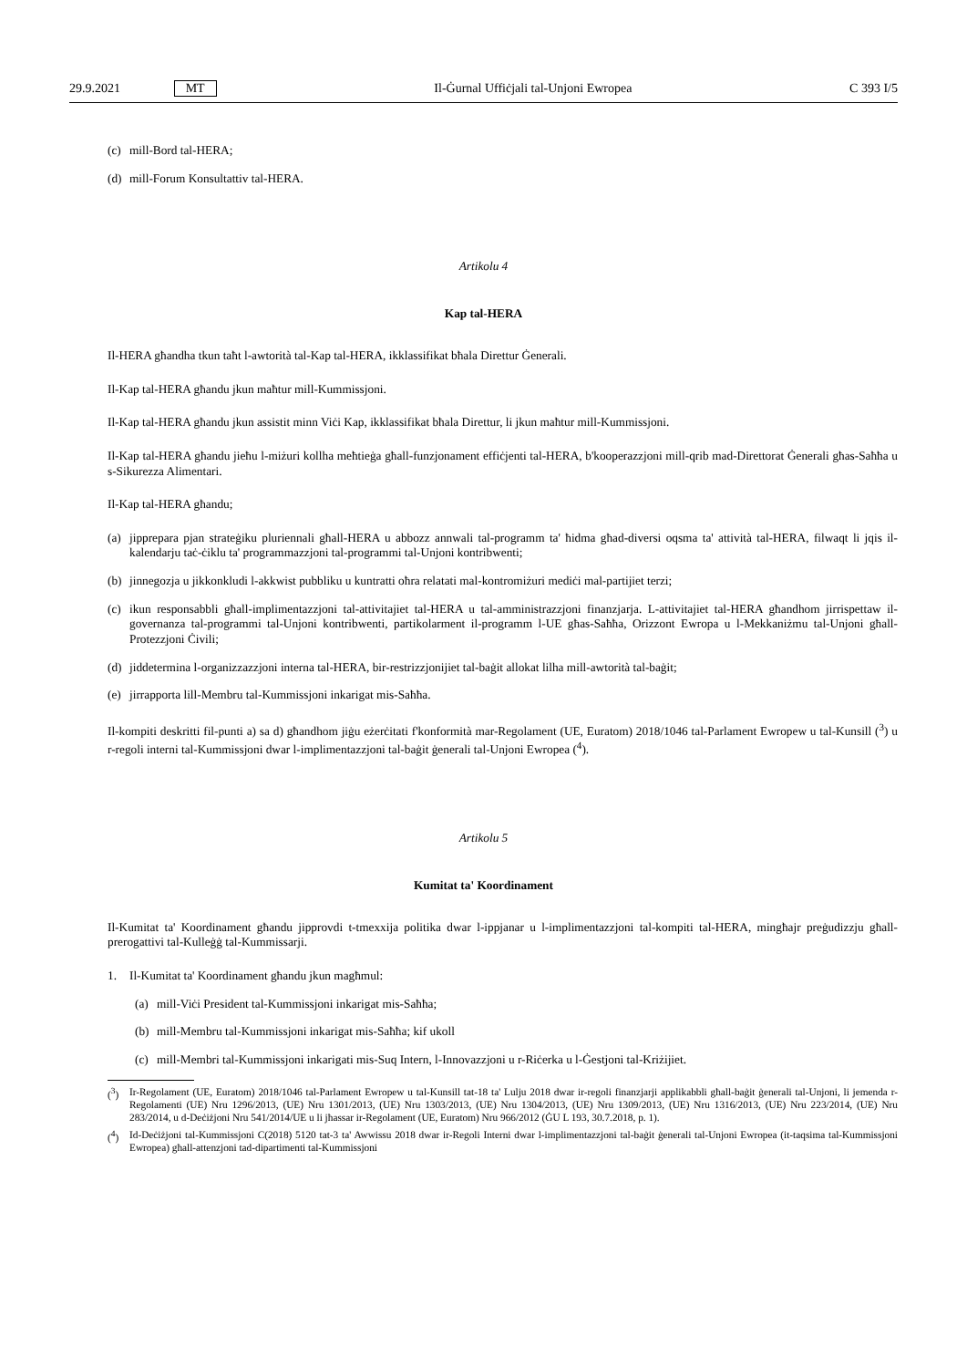29.9.2021 MT Il-Ġurnal Uffiċjali tal-Unjoni Ewropea C 393 I/5
(c) mill-Bord tal-HERA;
(d) mill-Forum Konsultattiv tal-HERA.
Artikolu 4
Kap tal-HERA
Il-HERA għandha tkun taħt l-awtorità tal-Kap tal-HERA, ikklassifikat bħala Direttur Ġenerali.
Il-Kap tal-HERA għandu jkun maħtur mill-Kummissjoni.
Il-Kap tal-HERA għandu jkun assistit minn Viċi Kap, ikklassifikat bħala Direttur, li jkun maħtur mill-Kummissjoni.
Il-Kap tal-HERA għandu jieħu l-miżuri kollha meħtieġa għall-funzjonament effiċjenti tal-HERA, b'kooperazzjoni mill-qrib mad-Direttorat Ġenerali għas-Saħħa u s-Sikurezza Alimentari.
Il-Kap tal-HERA għandu;
(a) jipprepara pjan strateġiku pluriennali għall-HERA u abbozz annwali tal-programm ta' ħidma għad-diversi oqsma ta' attività tal-HERA, filwaqt li jqis il-kalendarju taċ-ċiklu ta' programmazzjoni tal-programmi tal-Unjoni kontribwenti;
(b) jinnegozja u jikkonkludi l-akkwist pubbliku u kuntratti oħra relatati mal-kontromiżuri mediċi mal-partijiet terzi;
(c) ikun responsabbli għall-implimentazzjoni tal-attivitajiet tal-HERA u tal-amministrazzjoni finanzjarja. L-attivitajiet tal-HERA għandhom jirrispettaw il-governanza tal-programmi tal-Unjoni kontribwenti, partikolarment il-programm l-UE għas-Saħħa, Orizzont Ewropa u l-Mekkaniżmu tal-Unjoni għall-Protezzjoni Ċivili;
(d) jiddetermina l-organizzazzjoni interna tal-HERA, bir-restrizzjonijiet tal-baġit allokat lilha mill-awtorità tal-baġit;
(e) jirrapporta lill-Membru tal-Kummissjoni inkarigat mis-Saħħa.
Il-kompiti deskritti fil-punti a) sa d) għandhom jiġu eżerċitati f'konformità mar-Regolament (UE, Euratom) 2018/1046 tal-Parlament Ewropew u tal-Kunsill (<sup>3</sup>) u r-regoli interni tal-Kummissjoni dwar l-implimentazzjoni tal-baġit ġenerali tal-Unjoni Ewropea (<sup>4</sup>).
Artikolu 5
Kumitat ta' Koordinament
Il-Kumitat ta' Koordinament għandu jipprovdi t-tmexxija politika dwar l-ippjanar u l-implimentazzjoni tal-kompiti tal-HERA, mingħajr preġudizzju għall-prerogattivi tal-Kulleġġ tal-Kummissarji.
1. Il-Kumitat ta' Koordinament għandu jkun magħmul:
(a) mill-Viċi President tal-Kummissjoni inkarigat mis-Saħħa;
(b) mill-Membru tal-Kummissjoni inkarigat mis-Saħħa; kif ukoll
(c) mill-Membri tal-Kummissjoni inkarigati mis-Suq Intern, l-Innovazzjoni u r-Riċerka u l-Ġestjoni tal-Kriżijiet.
(<sup>3</sup>) Ir-Regolament (UE, Euratom) 2018/1046 tal-Parlament Ewropew u tal-Kunsill tat-18 ta' Lulju 2018 dwar ir-regoli finanzjarji applikabbli għall-baġit ġenerali tal-Unjoni, li jemenda r-Regolamenti (UE) Nru 1296/2013, (UE) Nru 1301/2013, (UE) Nru 1303/2013, (UE) Nru 1304/2013, (UE) Nru 1309/2013, (UE) Nru 1316/2013, (UE) Nru 223/2014, (UE) Nru 283/2014, u d-Deċiżjoni Nru 541/2014/UE u li jħassar ir-Regolament (UE, Euratom) Nru 966/2012 (ĠU L 193, 30.7.2018, p. 1).
(<sup>4</sup>) Id-Deċiżjoni tal-Kummissjoni C(2018) 5120 tat-3 ta' Awwissu 2018 dwar ir-Regoli Interni dwar l-implimentazzjoni tal-baġit ġenerali tal-Unjoni Ewropea (it-taqsima tal-Kummissjoni Ewropea) għall-attenzjoni tad-dipartimenti tal-Kummissjoni